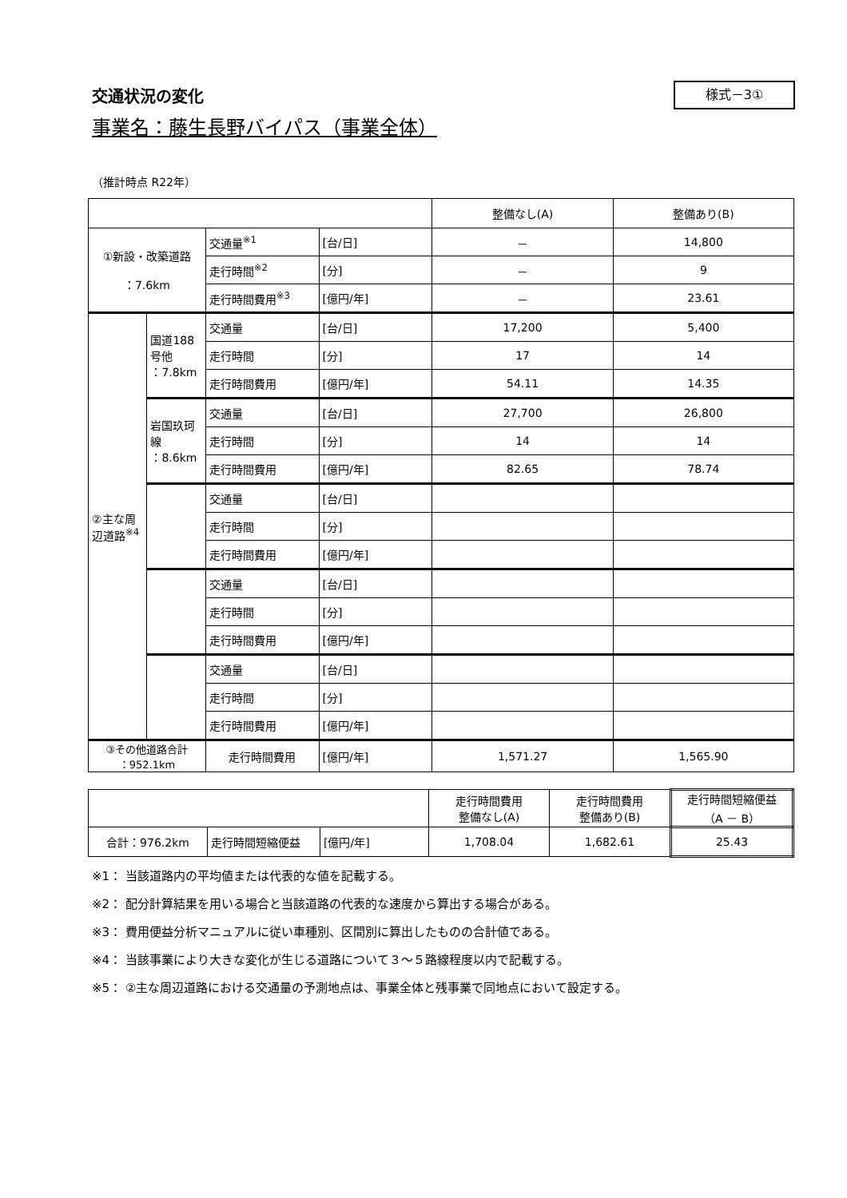交通状況の変化
様式－3①
事業名：藤生長野バイパス（事業全体）
（推計時点 R22年）
| | | | | 整備なし(A) | 整備あり(B) |
| --- | --- | --- | --- | --- | --- |
| ①新設・改築道路 ：7.6km | | 交通量<sup>※1</sup> | [台/日] | － | 14,800 |
| | | 走行時間<sup>※2</sup> | [分] | － | 9 |
| | | 走行時間費用<sup>※3</sup> | [億円/年] | － | 23.61 |
| ②主な周辺道路<sup>※4</sup> | 国道188号他 ：7.8km | 交通量 | [台/日] | 17,200 | 5,400 |
| | | 走行時間 | [分] | 17 | 14 |
| | | 走行時間費用 | [億円/年] | 54.11 | 14.35 |
| | 岩国玖珂線 ：8.6km | 交通量 | [台/日] | 27,700 | 26,800 |
| | | 走行時間 | [分] | 14 | 14 |
| | | 走行時間費用 | [億円/年] | 82.65 | 78.74 |
| | | 交通量 | [台/日] | | |
| | | 走行時間 | [分] | | |
| | | 走行時間費用 | [億円/年] | | |
| | | 交通量 | [台/日] | | |
| | | 走行時間 | [分] | | |
| | | 走行時間費用 | [億円/年] | | |
| | | 交通量 | [台/日] | | |
| | | 走行時間 | [分] | | |
| | | 走行時間費用 | [億円/年] | | |
| ③その他道路合計 ：952.1km | | 走行時間費用 | [億円/年] | 1,571.27 | 1,565.90 |
| | | | 走行時間費用 整備なし(A) | 走行時間費用 整備あり(B) | 走行時間短縮便益 （A － B） |
| --- | --- | --- | --- | --- | --- |
| 合計：976.2km | 走行時間短縮便益 | [億円/年] | 1,708.04 | 1,682.61 | 25.43 |
※1： 当該道路内の平均値または代表的な値を記載する。
※2： 配分計算結果を用いる場合と当該道路の代表的な速度から算出する場合がある。
※3： 費用便益分析マニュアルに従い車種別、区間別に算出したものの合計値である。
※4： 当該事業により大きな変化が生じる道路について３～５路線程度以内で記載する。
※5： ②主な周辺道路における交通量の予測地点は、事業全体と残事業で同地点において設定する。